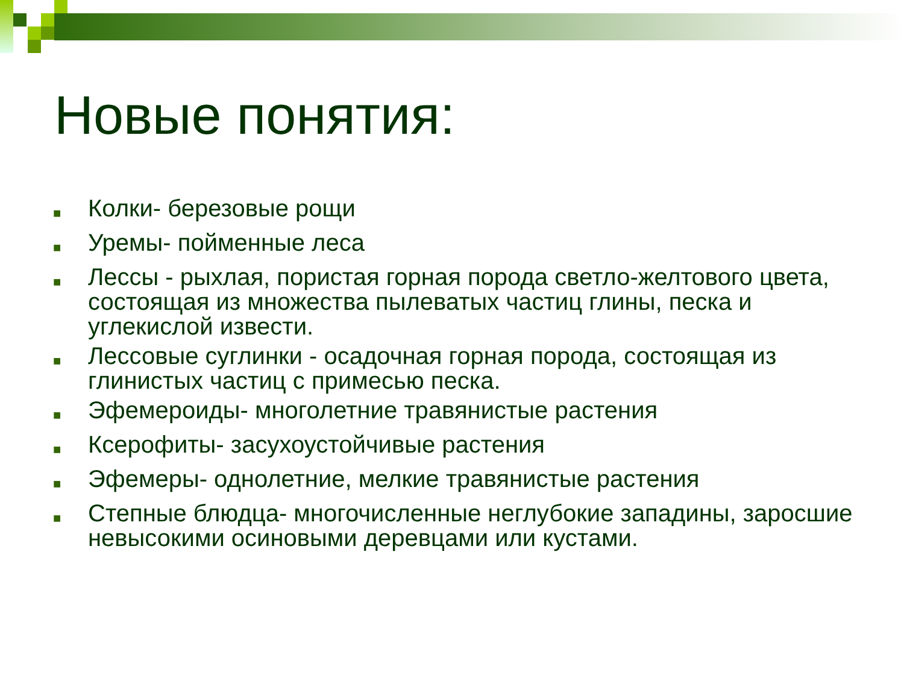Новые понятия:
■ Колки- березовые рощи
■ Уремы- пойменные леса
■ Лессы - рыхлая, пористая горная порода светло-желтового цвета, состоящая из множества пылеватых частиц глины, песка и углекислой извести.
■ Лессовые суглинки - осадочная горная порода, состоящая из глинистых частиц с примесью песка.
■ Эфемероиды- многолетние травянистые растения
■ Ксерофиты- засухоустойчивые растения
■ Эфемеры- однолетние, мелкие травянистые растения
■ Степные блюдца- многочисленные неглубокие западины, заросшие невысокими осиновыми деревцами или кустами.